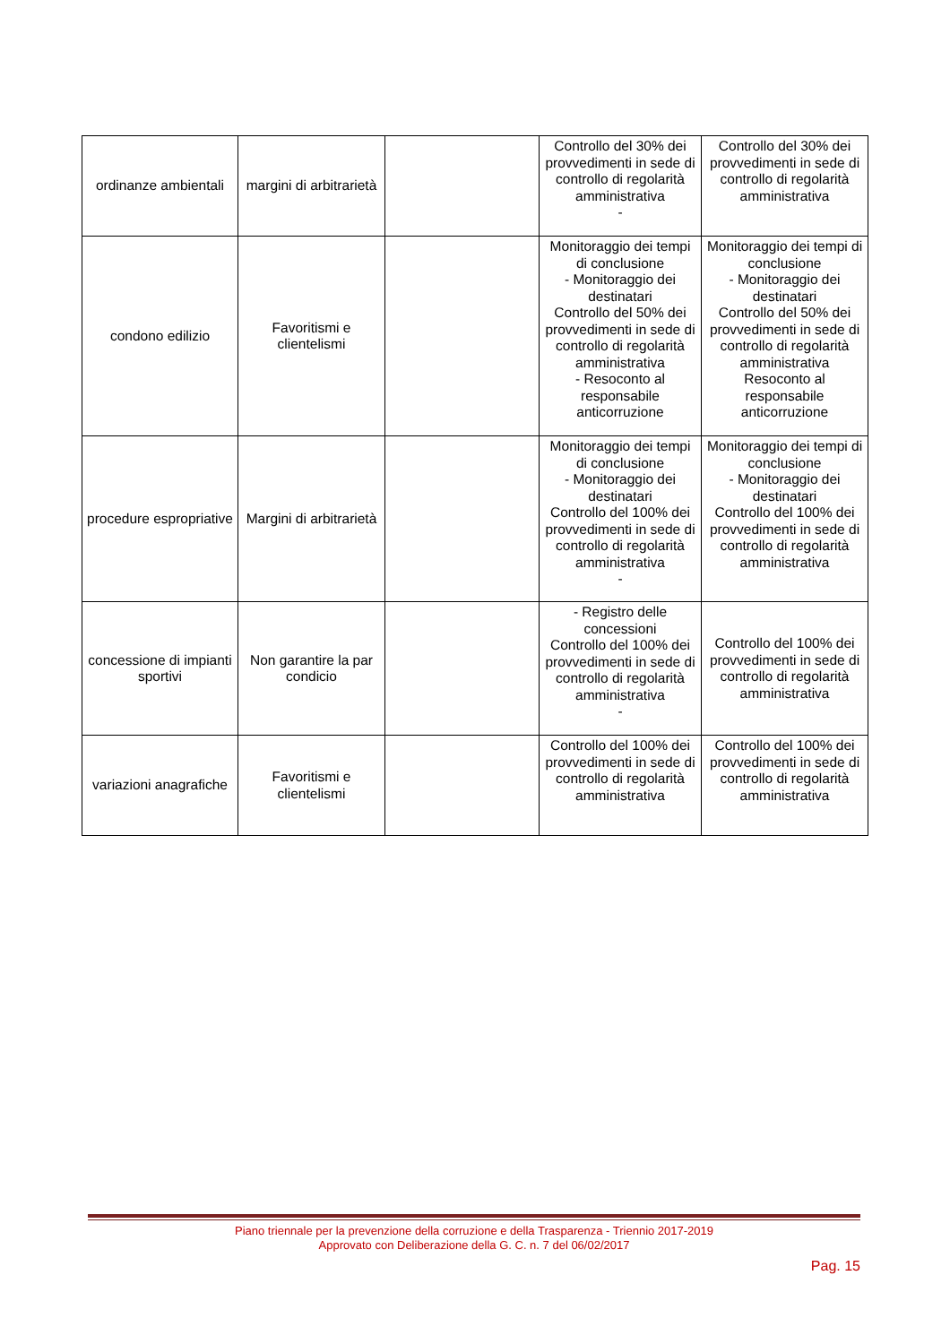| ordinanze ambientali | margini di arbitrarietà | | Controllo del 30% dei provvedimenti in sede di controllo di regolarità amministrativa - | Controllo del 30% dei provvedimenti in sede di controllo di regolarità amministrativa |
| condono edilizio | Favoritismi e clientelismi | | Monitoraggio dei tempi di conclusione - Monitoraggio dei destinatari Controllo del 50% dei provvedimenti in sede di controllo di regolarità amministrativa - Resoconto al responsabile anticorruzione | Monitoraggio dei tempi di conclusione - Monitoraggio dei destinatari Controllo del 50% dei provvedimenti in sede di controllo di regolarità amministrativa Resoconto al responsabile anticorruzione |
| procedure espropriative | Margini di arbitrarietà | | Monitoraggio dei tempi di conclusione - Monitoraggio dei destinatari Controllo del 100% dei provvedimenti in sede di controllo di regolarità amministrativa - | Monitoraggio dei tempi di conclusione - Monitoraggio dei destinatari Controllo del 100% dei provvedimenti in sede di controllo di regolarità amministrativa |
| concessione di impianti sportivi | Non garantire la par condicio | | - Registro delle concessioni Controllo del 100% dei provvedimenti in sede di controllo di regolarità amministrativa - | Controllo del 100% dei provvedimenti in sede di controllo di regolarità amministrativa |
| variazioni anagrafiche | Favoritismi e clientelismi | | Controllo del 100% dei provvedimenti in sede di controllo di regolarità amministrativa | Controllo del 100% dei provvedimenti in sede di controllo di regolarità amministrativa |
Piano triennale per la prevenzione della corruzione e della Trasparenza - Triennio 2017-2019
Approvato con Deliberazione della G. C. n. 7 del 06/02/2017
Pag. 15